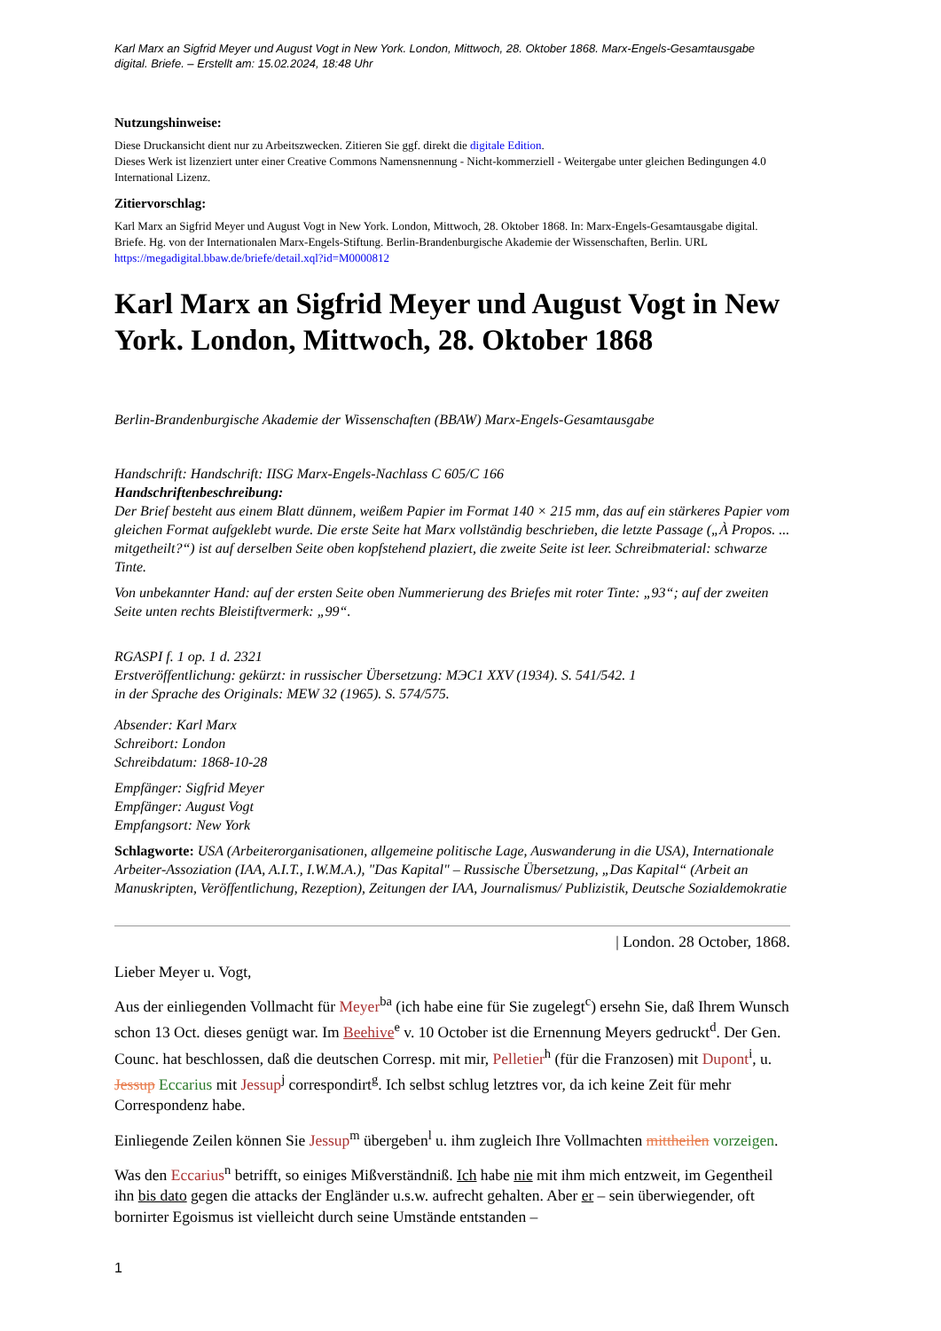Karl Marx an Sigfrid Meyer und August Vogt in New York. London, Mittwoch, 28. Oktober 1868. Marx-Engels-Gesamtausgabe digital. Briefe. – Erstellt am: 15.02.2024, 18:48 Uhr
Nutzungshinweise:
Diese Druckansicht dient nur zu Arbeitszwecken. Zitieren Sie ggf. direkt die digitale Edition.
Dieses Werk ist lizenziert unter einer Creative Commons Namensnennung - Nicht-kommerziell - Weitergabe unter gleichen Bedingungen 4.0 International Lizenz.
Zitiervorschlag:
Karl Marx an Sigfrid Meyer und August Vogt in New York. London, Mittwoch, 28. Oktober 1868. In: Marx-Engels-Gesamtausgabe digital. Briefe. Hg. von der Internationalen Marx-Engels-Stiftung. Berlin-Brandenburgische Akademie der Wissenschaften, Berlin. URL https://megadigital.bbaw.de/briefe/detail.xql?id=M0000812
Karl Marx an Sigfrid Meyer und August Vogt in New York. London, Mittwoch, 28. Oktober 1868
Berlin-Brandenburgische Akademie der Wissenschaften (BBAW) Marx-Engels-Gesamtausgabe
Handschrift: Handschrift: IISG Marx-Engels-Nachlass C 605/C 166
Handschriftenbeschreibung:
Der Brief besteht aus einem Blatt dünnem, weißem Papier im Format 140 × 215 mm, das auf ein stärkeres Papier vom gleichen Format aufgeklebt wurde. Die erste Seite hat Marx vollständig beschrieben, die letzte Passage („À Propos. ... mitgetheilt?“) ist auf derselben Seite oben kopfstehend plaziert, die zweite Seite ist leer. Schreibmaterial: schwarze Tinte.
Von unbekannter Hand: auf der ersten Seite oben Nummerierung des Briefes mit roter Tinte: „93“; auf der zweiten Seite unten rechts Bleistiftvermerk: „99“.
RGASPI f. 1 op. 1 d. 2321
Erstveröffentlichung: gekürzt: in russischer Übersetzung: МЭС1 XXV (1934). S. 541/542. 1
in der Sprache des Originals: MEW 32 (1965). S. 574/575.
Absender: Karl Marx
Schreibort: London
Schreibdatum: 1868-10-28
Empfänger: Sigfrid Meyer
Empfänger: August Vogt
Empfangsort: New York
Schlagworte: USA (Arbeiterorganisationen, allgemeine politische Lage, Auswanderung in die USA), Internationale Arbeiter-Assoziation (IAA, A.I.T., I.W.M.A.), "Das Kapital" – Russische Übersetzung, „Das Kapital“ (Arbeit an Manuskripten, Veröffentlichung, Rezeption), Zeitungen der IAA, Journalismus/ Publizistik, Deutsche Sozialdemokratie
| London. 28 October, 1868.
Lieber Meyer u. Vogt,
Aus der einliegenden Vollmacht für Meyer<sup>ba</sup> (ich habe eine für Sie zugelegt<sup>c</sup>) ersehn Sie, daß Ihrem Wunsch schon 13 Oct. dieses genügt war. Im Beehive<sup>e</sup> v. 10 October ist die Ernennung Meyers gedruckt<sup>d</sup>. Der Gen. Counc. hat beschlossen, daß die deutschen Corresp. mit mir, Pelletier<sup>h</sup> (für die Franzosen) mit Dupont<sup>i</sup>, u. Jessup Eccarius mit Jessup<sup>j</sup> correspondirt<sup>g</sup>. Ich selbst schlug letztres vor, da ich keine Zeit für mehr Correspondenz habe.
Einliegende Zeilen können Sie Jessup<sup>m</sup> übergeben<sup>l</sup> u. ihm zugleich Ihre Vollmachten mittheilen vorzeigen.
Was den Eccarius<sup>n</sup> betrifft, so einiges Mißverständniß. Ich habe nie mit ihm mich entzweit, im Gegentheil ihn bis dato gegen die attacks der Engländer u.s.w. aufrecht gehalten. Aber er – sein überwiegender, oft bornirter Egoismus ist vielleicht durch seine Umstände entstanden –
1